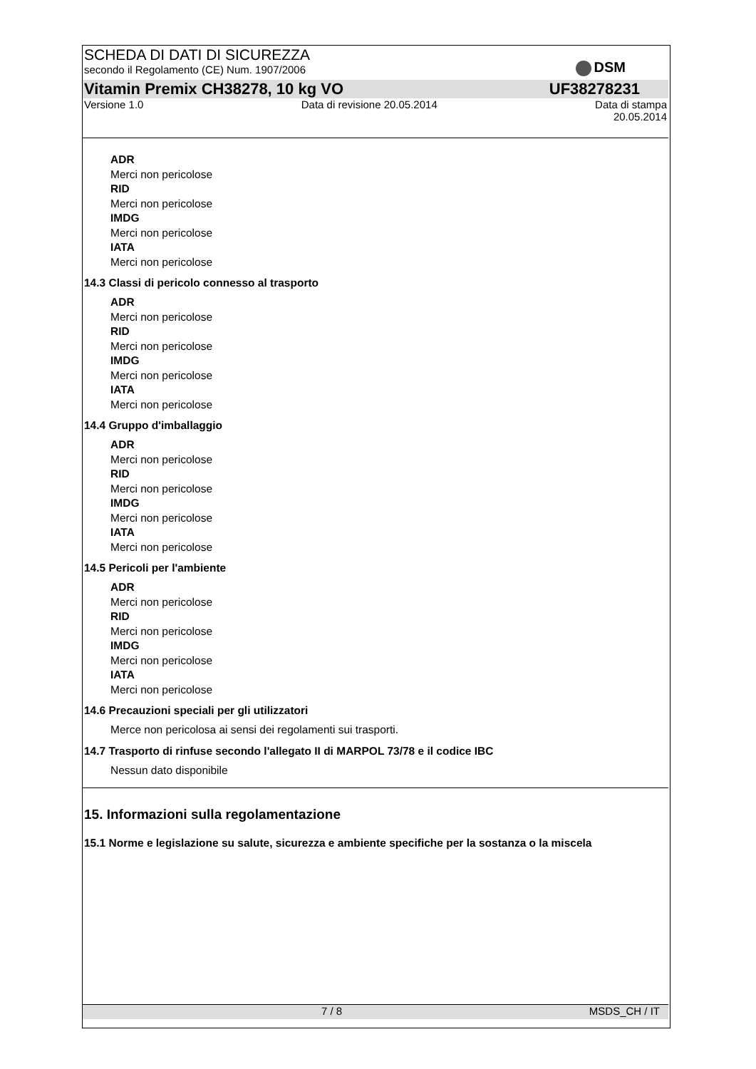DSM
SCHEDA DI DATI DI SICUREZZA
secondo il Regolamento (CE) Num. 1907/2006
Vitamin Premix CH38278, 10 kg VO UF38278231
Versione 1.0 Data di revisione 20.05.2014 Data di stampa
20.05.2014
ADR
Merci non pericolose
RID
Merci non pericolose
IMDG
Merci non pericolose
IATA
Merci non pericolose
14.3 Classi di pericolo connesso al trasporto
ADR
Merci non pericolose
RID
Merci non pericolose
IMDG
Merci non pericolose
IATA
Merci non pericolose
14.4 Gruppo d'imballaggio
ADR
Merci non pericolose
RID
Merci non pericolose
IMDG
Merci non pericolose
IATA
Merci non pericolose
14.5 Pericoli per l'ambiente
ADR
Merci non pericolose
RID
Merci non pericolose
IMDG
Merci non pericolose
IATA
Merci non pericolose
14.6 Precauzioni speciali per gli utilizzatori
Merce non pericolosa ai sensi dei regolamenti sui trasporti.
14.7 Trasporto di rinfuse secondo l'allegato II di MARPOL 73/78 e il codice IBC
Nessun dato disponibile
15. Informazioni sulla regolamentazione
15.1 Norme e legislazione su salute, sicurezza e ambiente specifiche per la sostanza o la miscela
7 / 8 MSDS_CH / IT